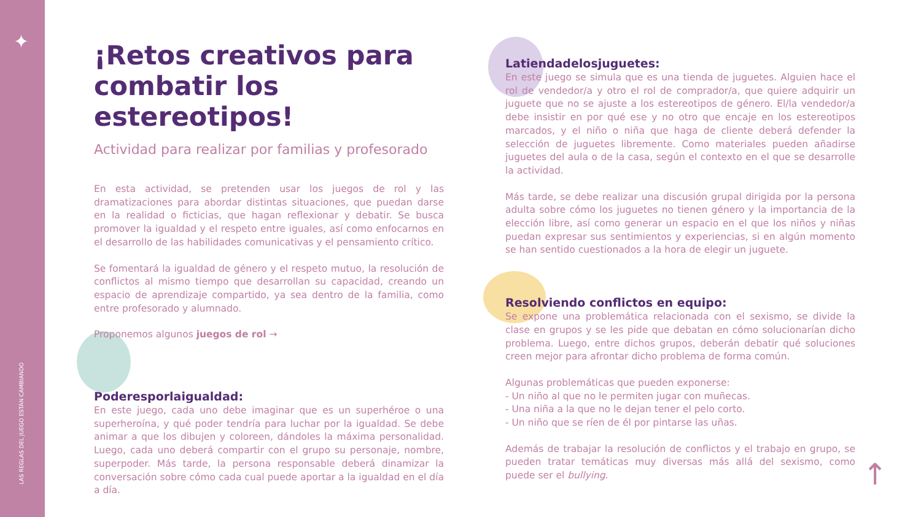✦
LAS REGLAS DEL JUEGO ESTÁN CAMBIANDO
¡Retos creativos para combatir los estereotipos!
Actividad para realizar por familias y profesorado
En esta actividad, se pretenden usar los juegos de rol y las dramatizaciones para abordar distintas situaciones, que puedan darse en la realidad o ficticias, que hagan reflexionar y debatir. Se busca promover la igualdad y el respeto entre iguales, así como enfocarnos en el desarrollo de las habilidades comunicativas y el pensamiento crítico.
Se fomentará la igualdad de género y el respeto mutuo, la resolución de conflictos al mismo tiempo que desarrollan su capacidad, creando un espacio de aprendizaje compartido, ya sea dentro de la familia, como entre profesorado y alumnado.
Proponemos algunos juegos de rol →
Poderesporlaigualdad:
En este juego, cada uno debe imaginar que es un superhéroe o una superheroína, y qué poder tendría para luchar por la igualdad. Se debe animar a que los dibujen y coloreen, dándoles la máxima personalidad. Luego, cada uno deberá compartir con el grupo su personaje, nombre, superpoder. Más tarde, la persona responsable deberá dinamizar la conversación sobre cómo cada cual puede aportar a la igualdad en el día a día.
Latiendadelosjuguetes:
En este juego se simula que es una tienda de juguetes. Alguien hace el rol de vendedor/a y otro el rol de comprador/a, que quiere adquirir un juguete que no se ajuste a los estereotipos de género. El/la vendedor/a debe insistir en por qué ese y no otro que encaje en los estereotipos marcados, y el niño o niña que haga de cliente deberá defender la selección de juguetes libremente. Como materiales pueden añadirse juguetes del aula o de la casa, según el contexto en el que se desarrolle la actividad.
Más tarde, se debe realizar una discusión grupal dirigida por la persona adulta sobre cómo los juguetes no tienen género y la importancia de la elección libre, así como generar un espacio en el que los niños y niñas puedan expresar sus sentimientos y experiencias, si en algún momento se han sentido cuestionados a la hora de elegir un juguete.
Resolviendo conflictos en equipo:
Se expone una problemática relacionada con el sexismo, se divide la clase en grupos y se les pide que debatan en cómo solucionarían dicho problema. Luego, entre dichos grupos, deberán debatir qué soluciones creen mejor para afrontar dicho problema de forma común.
Algunas problemáticas que pueden exponerse:
- Un niño al que no le permiten jugar con muñecas.
- Una niña a la que no le dejan tener el pelo corto.
- Un niño que se ríen de él por pintarse las uñas.
Además de trabajar la resolución de conflictos y el trabajo en grupo, se pueden tratar temáticas muy diversas más allá del sexismo, como puede ser el bullying.
↑